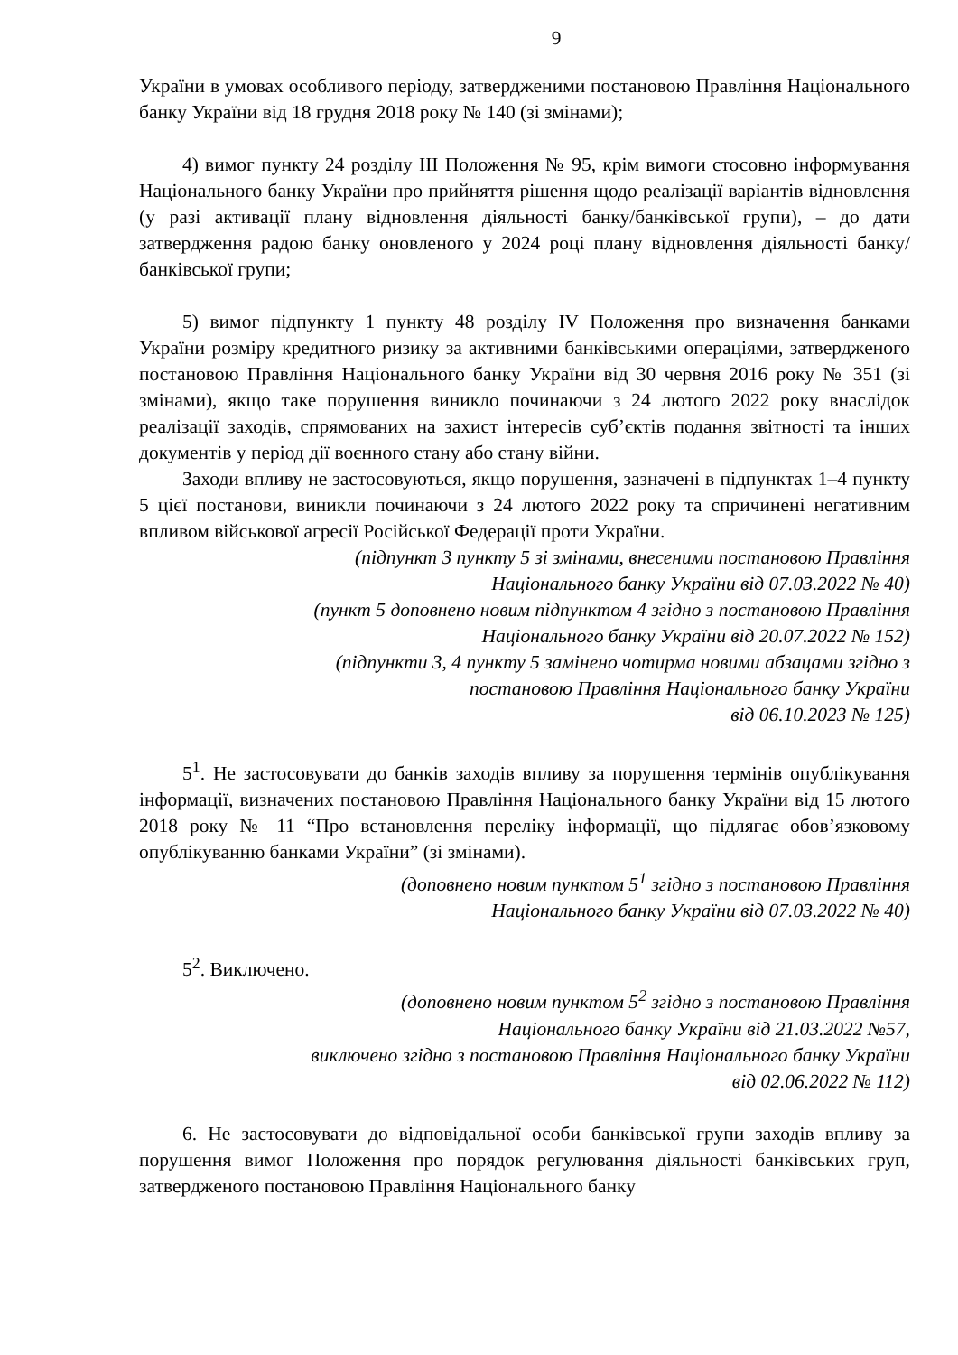9
України в умовах особливого періоду, затвердженими постановою Правління Національного банку України від 18 грудня 2018 року № 140 (зі змінами);
4) вимог пункту 24 розділу ІІІ Положення № 95, крім вимоги стосовно інформування Національного банку України про прийняття рішення щодо реалізації варіантів відновлення (у разі активації плану відновлення діяльності банку/банківської групи), – до дати затвердження радою банку оновленого у 2024 році плану відновлення діяльності банку/банківської групи;
5) вимог підпункту 1 пункту 48 розділу IV Положення про визначення банками України розміру кредитного ризику за активними банківськими операціями, затвердженого постановою Правління Національного банку України від 30 червня 2016 року № 351 (зі змінами), якщо таке порушення виникло починаючи з 24 лютого 2022 року внаслідок реалізації заходів, спрямованих на захист інтересів суб’єктів подання звітності та інших документів у період дії воєнного стану або стану війни.
Заходи впливу не застосовуються, якщо порушення, зазначені в підпунктах 1–4 пункту 5 цієї постанови, виникли починаючи з 24 лютого 2022 року та спричинені негативним впливом військової агресії Російської Федерації проти України.
(підпункт 3 пункту 5 зі змінами, внесеними постановою Правління
Національного банку України від 07.03.2022 № 40)
(пункт 5 доповнено новим підпунктом 4 згідно з постановою Правління
Національного банку України від 20.07.2022 № 152)
(підпункти 3, 4 пункту 5 замінено чотирма новими абзацами згідно з
постановою Правління Національного банку України
від 06.10.2023 № 125)
5<sup>1</sup>. Не застосовувати до банків заходів впливу за порушення термінів опублікування інформації, визначених постановою Правління Національного банку України від 15 лютого 2018 року № 11 “Про встановлення переліку інформації, що підлягає обов’язковому опублікуванню банками України” (зі змінами).
(доповнено новим пунктом 5<sup>1</sup> згідно з постановою Правління
Національного банку України від 07.03.2022 № 40)
5<sup>2</sup>. Виключено.
(доповнено новим пунктом 5<sup>2</sup> згідно з постановою Правління
Національного банку України від 21.03.2022 №57,
виключено згідно з постановою Правління Національного банку України
від 02.06.2022 № 112)
6. Не застосовувати до відповідальної особи банківської групи заходів впливу за порушення вимог Положення про порядок регулювання діяльності банківських груп, затвердженого постановою Правління Національного банку